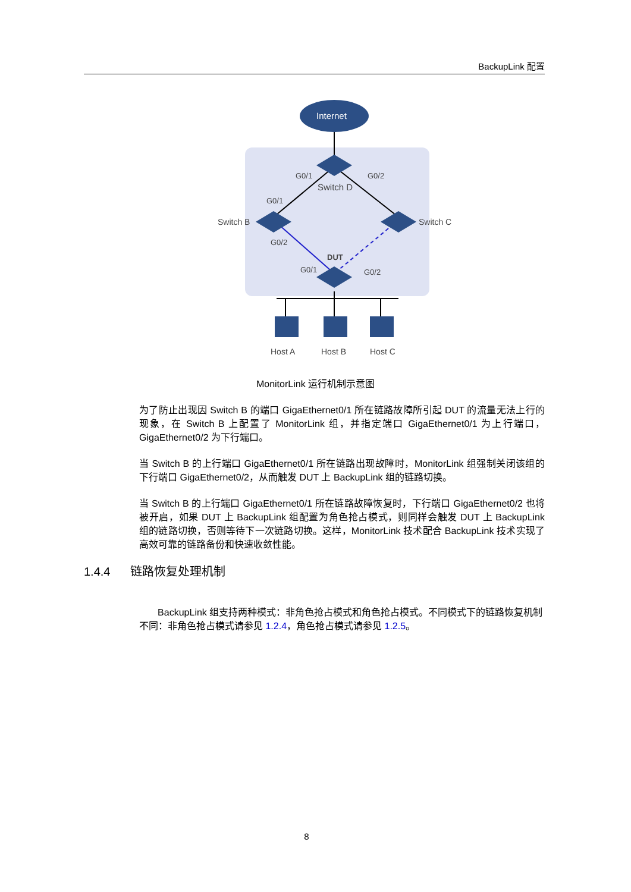BackupLink 配置
Internet
G0/1
G0/2
Switch D
G0/1
Switch B
Switch C
G0/2
DUT
G0/1
G0/2
Host A
Host B
Host C
MonitorLink 运行机制示意图
为了防止出现因 Switch B 的端口 GigaEthernet0/1 所在链路故障所引起 DUT 的流量无法上行的现象，在 Switch B 上配置了 MonitorLink 组，并指定端口 GigaEthernet0/1 为上行端口，GigaEthernet0/2 为下行端口。
当 Switch B 的上行端口 GigaEthernet0/1 所在链路出现故障时，MonitorLink 组强制关闭该组的下行端口 GigaEthernet0/2，从而触发 DUT 上 BackupLink 组的链路切换。
当 Switch B 的上行端口 GigaEthernet0/1 所在链路故障恢复时，下行端口 GigaEthernet0/2 也将被开启，如果 DUT 上 BackupLink 组配置为角色抢占模式，则同样会触发 DUT 上 BackupLink 组的链路切换，否则等待下一次链路切换。这样，MonitorLink 技术配合 BackupLink 技术实现了高效可靠的链路备份和快速收敛性能。
1.4.4 链路恢复处理机制
BackupLink 组支持两种模式：非角色抢占模式和角色抢占模式。不同模式下的链路恢复机制不同：非角色抢占模式请参见 1.2.4，角色抢占模式请参见 1.2.5。
8